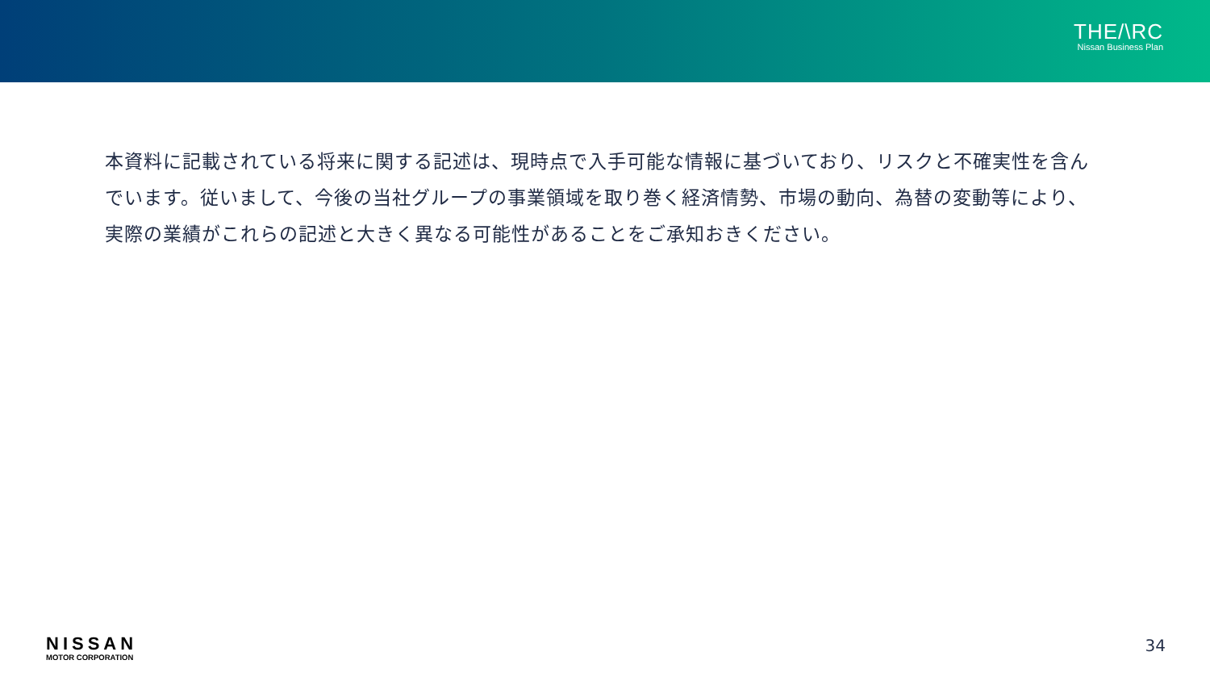THE/\RC
Nissan Business Plan
本資料に記載されている将来に関する記述は、現時点で入手可能な情報に基づいており、リスクと不確実性を含んでいます。従いまして、今後の当社グループの事業領域を取り巻く経済情勢、市場の動向、為替の変動等により、実際の業績がこれらの記述と大きく異なる可能性があることをご承知おきください。
NISSAN
MOTOR CORPORATION
34